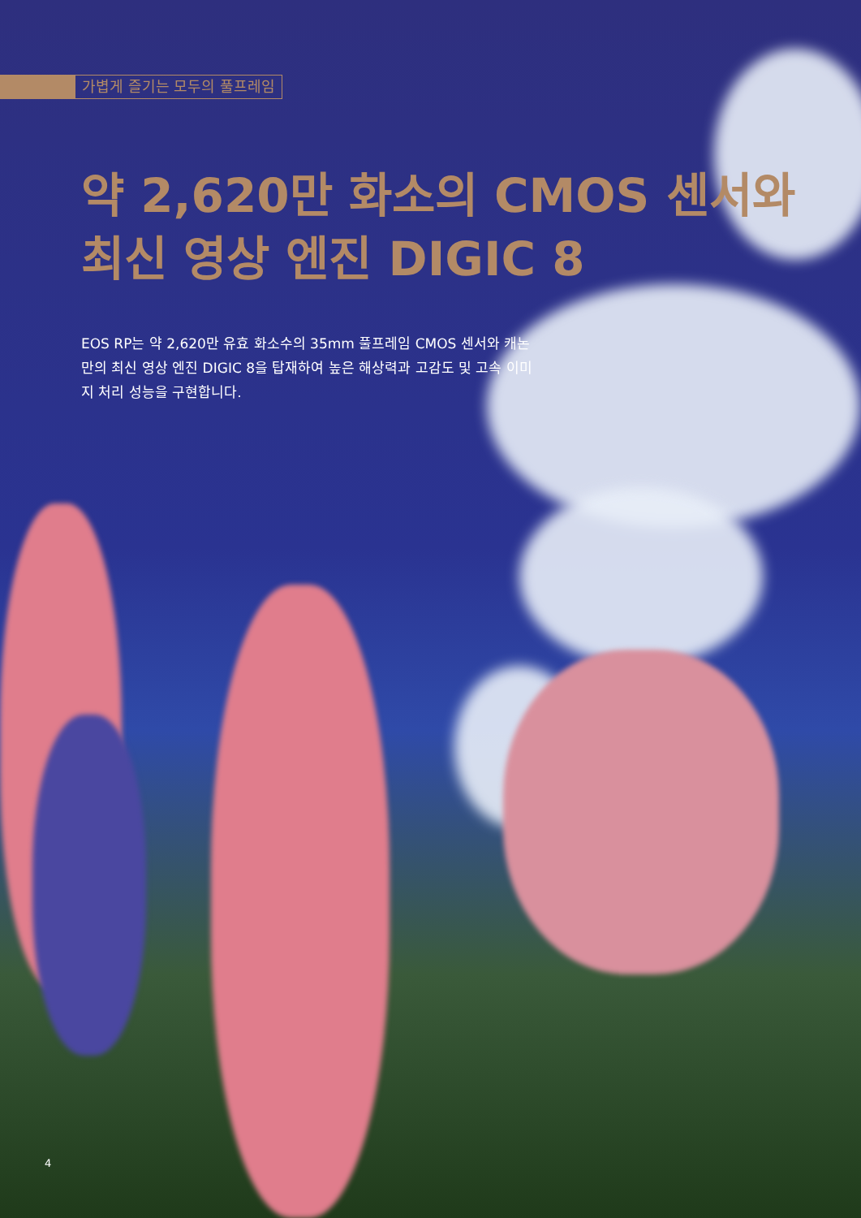가볍게 즐기는 모두의 풀프레임
약 2,620만 화소의 CMOS 센서와
최신 영상 엔진 DIGIC 8
EOS RP는 약 2,620만 유효 화소수의 35mm 풀프레임 CMOS 센서와 캐논만의 최신 영상 엔진 DIGIC 8을 탑재하여 높은 해상력과 고감도 및 고속 이미지 처리 성능을 구현합니다.
4